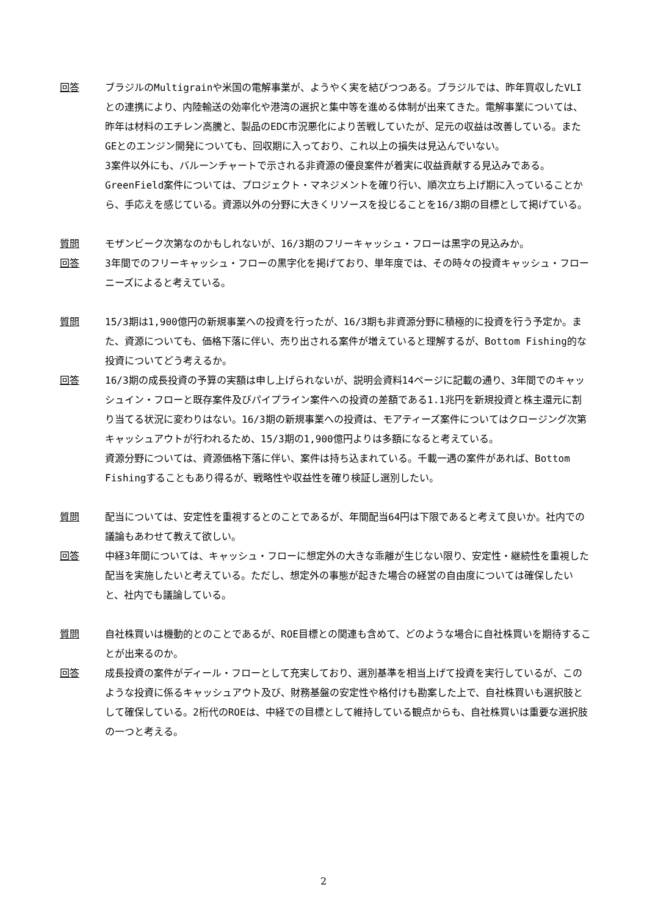回答 ブラジルのMultigrainや米国の電解事業が、ようやく実を結びつつある。ブラジルでは、昨年買収したVLIとの連携により、内陸輸送の効率化や港湾の選択と集中等を進める体制が出来てきた。電解事業については、昨年は材料のエチレン高騰と、製品のEDC市況悪化により苦戦していたが、足元の収益は改善している。またGEとのエンジン開発についても、回収期に入っており、これ以上の損失は見込んでいない。
3案件以外にも、バルーンチャートで示される非資源の優良案件が着実に収益貢献する見込みである。GreenField案件については、プロジェクト・マネジメントを確り行い、順次立ち上げ期に入っていることから、手応えを感じている。資源以外の分野に大きくリソースを投じることを16/3期の目標として掲げている。
質問 モザンビーク次第なのかもしれないが、16/3期のフリーキャッシュ・フローは黒字の見込みか。
回答 3年間でのフリーキャッシュ・フローの黒字化を掲げており、単年度では、その時々の投資キャッシュ・フローニーズによると考えている。
質問 15/3期は1,900億円の新規事業への投資を行ったが、16/3期も非資源分野に積極的に投資を行う予定か。また、資源についても、価格下落に伴い、売り出される案件が増えていると理解するが、Bottom Fishing的な投資についてどう考えるか。
回答 16/3期の成長投資の予算の実額は申し上げられないが、説明会資料14ページに記載の通り、3年間でのキャッシュイン・フローと既存案件及びパイプライン案件への投資の差額である1.1兆円を新規投資と株主還元に割り当てる状況に変わりはない。16/3期の新規事業への投資は、モアティーズ案件についてはクロージング次第キャッシュアウトが行われるため、15/3期の1,900億円よりは多額になると考えている。
資源分野については、資源価格下落に伴い、案件は持ち込まれている。千載一遇の案件があれば、Bottom Fishingすることもあり得るが、戦略性や収益性を確り検証し選別したい。
質問 配当については、安定性を重視するとのことであるが、年間配当64円は下限であると考えて良いか。社内での議論もあわせて教えて欲しい。
回答 中経3年間については、キャッシュ・フローに想定外の大きな乖離が生じない限り、安定性・継続性を重視した配当を実施したいと考えている。ただし、想定外の事態が起きた場合の経営の自由度については確保したいと、社内でも議論している。
質問 自社株買いは機動的とのことであるが、ROE目標との関連も含めて、どのような場合に自社株買いを期待することが出来るのか。
回答 成長投資の案件がディール・フローとして充実しており、選別基準を相当上げて投資を実行しているが、このような投資に係るキャッシュアウト及び、財務基盤の安定性や格付けも勘案した上で、自社株買いも選択肢として確保している。2桁代のROEは、中経での目標として維持している観点からも、自社株買いは重要な選択肢の一つと考える。
2